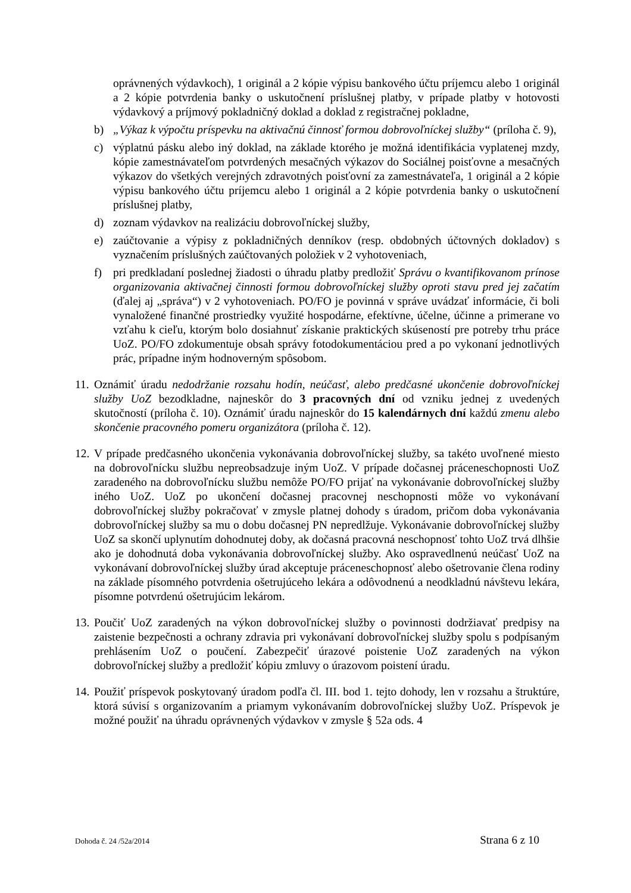oprávnených výdavkoch), 1 originál a 2 kópie výpisu bankového účtu príjemcu alebo 1 originál a 2 kópie potvrdenia banky o uskutočnení príslušnej platby, v prípade platby v hotovosti výdavkový a príjmový pokladničný doklad a doklad z registračnej pokladne,
b) „Výkaz k výpočtu príspevku na aktivačnú činnosť formou dobrovoľníckej služby“ (príloha č. 9),
c) výplatnú pásku alebo iný doklad, na základe ktorého je možná identifikácia vyplatenej mzdy, kópie zamestnávateľom potvrdených mesačných výkazov do Sociálnej poisťovne a mesačných výkazov do všetkých verejných zdravotných poisťovní za zamestnávateľa, 1 originál a 2 kópie výpisu bankového účtu príjemcu alebo 1 originál a 2 kópie potvrdenia banky o uskutočnení príslušnej platby,
d) zoznam výdavkov na realizáciu dobrovoľníckej služby,
e) zaúčtovanie a výpisy z pokladničných denníkov (resp. obdobných účtovných dokladov) s vyznačením príslušných zaúčtovaných položiek v 2 vyhotoveniach,
f) pri predkladaní poslednej žiadosti o úhradu platby predložiť Správu o kvantifikovanom prínose organizovania aktivačnej činnosti formou dobrovoľníckej služby oproti stavu pred jej začatím (ďalej aj „správa“) v 2 vyhotoveniach. PO/FO je povinná v správe uvádzať informácie, či boli vynaložené finančné prostriedky využité hospodárne, efektívne, účelne, účinne a primerane vo vzťahu k cieľu, ktorým bolo dosiahnuť získanie praktických skúseností pre potreby trhu práce UoZ. PO/FO zdokumentuje obsah správy fotodokumentáciou pred a po vykonaní jednotlivých prác, prípadne iným hodnoverným spôsobom.
11.
Oznámiť úradu nedodržanie rozsahu hodín, neúčasť, alebo predčasné ukončenie dobrovoľníckej služby UoZ bezodkladne, najneskôr do 3 pracovných dní od vzniku jednej z uvedených skutočností (príloha č. 10). Oznámiť úradu najneskôr do 15 kalendárnych dní každú zmenu alebo skončenie pracovného pomeru organizátora (príloha č. 12).
12.
V prípade predčasného ukončenia vykonávania dobrovoľníckej služby, sa takéto uvoľnené miesto na dobrovoľnícku službu nepreobsadzuje iným UoZ. V prípade dočasnej práceneschopnosti UoZ zaradeného na dobrovoľnícku službu nemôže PO/FO prijať na vykonávanie dobrovoľníckej služby iného UoZ. UoZ po ukončení dočasnej pracovnej neschopnosti môže vo vykonávaní dobrovoľníckej služby pokračovať v zmysle platnej dohody s úradom, pričom doba vykonávania dobrovoľníckej služby sa mu o dobu dočasnej PN nepredlžuje. Vykonávanie dobrovoľníckej služby UoZ sa skončí uplynutím dohodnutej doby, ak dočasná pracovná neschopnosť tohto UoZ trvá dlhšie ako je dohodnutá doba vykonávania dobrovoľníckej služby. Ako ospravedlnenú neúčasť UoZ na vykonávaní dobrovoľníckej služby úrad akceptuje práceneschopnosť alebo ošetrovanie člena rodiny na základe písomného potvrdenia ošetrujúceho lekára a odôvodnenú a neodkladnú návštevu lekára, písomne potvrdenú ošetrujúcim lekárom.
13.
Poučiť UoZ zaradených na výkon dobrovoľníckej služby o povinnosti dodržiavať predpisy na zaistenie bezpečnosti a ochrany zdravia pri vykonávaní dobrovoľníckej služby spolu s podpísaným prehlásením UoZ o poučení. Zabezpečiť úrazové poistenie UoZ zaradených na výkon dobrovoľníckej služby a predložiť kópiu zmluvy o úrazovom poistení úradu.
14.
Použiť príspevok poskytovaný úradom podľa čl. III. bod 1. tejto dohody, len v rozsahu a štruktúre, ktorá súvisí s organizovaním a priamym vykonávaním dobrovoľníckej služby UoZ. Príspevok je možné použiť na úhradu oprávnených výdavkov v zmysle § 52a ods. 4
Dohoda č. 24 /52a/2014 Strana 6 z 10